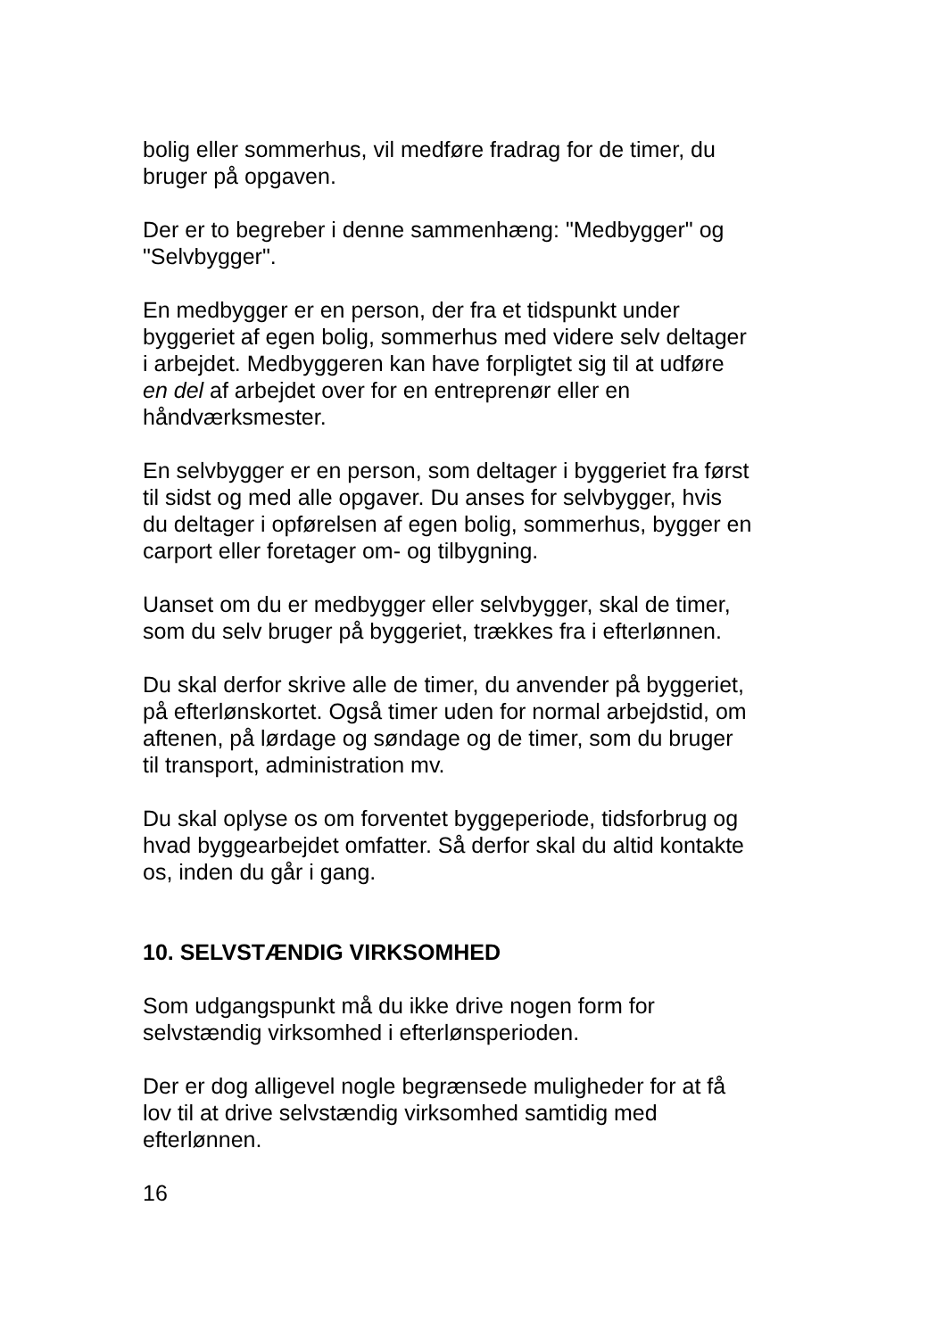bolig eller sommerhus, vil medføre fradrag for de timer, du
bruger på opgaven.
Der er to begreber i denne sammenhæng: "Medbygger" og
"Selvbygger".
En medbygger er en person, der fra et tidspunkt under
byggeriet af egen bolig, sommerhus med videre selv deltager
i arbejdet. Medbyggeren kan have forpligtet sig til at udføre
en del af arbejdet over for en entreprenør eller en
håndværksmester.
En selvbygger er en person, som deltager i byggeriet fra først
til sidst og med alle opgaver. Du anses for selvbygger, hvis
du deltager i opførelsen af egen bolig, sommerhus, bygger en
carport eller foretager om- og tilbygning.
Uanset om du er medbygger eller selvbygger, skal de timer,
som du selv bruger på byggeriet, trækkes fra i efterlønnen.
Du skal derfor skrive alle de timer, du anvender på byggeriet,
på efterlønskortet. Også timer uden for normal arbejdstid, om
aftenen, på lørdage og søndage og de timer, som du bruger
til transport, administration mv.
Du skal oplyse os om forventet byggeperiode, tidsforbrug og
hvad byggearbejdet omfatter. Så derfor skal du altid kontakte
os, inden du går i gang.
10. SELVSTÆNDIG VIRKSOMHED
Som udgangspunkt må du ikke drive nogen form for
selvstændig virksomhed i efterlønsperioden.
Der er dog alligevel nogle begrænsede muligheder for at få
lov til at drive selvstændig virksomhed samtidig med
efterlønnen.
16